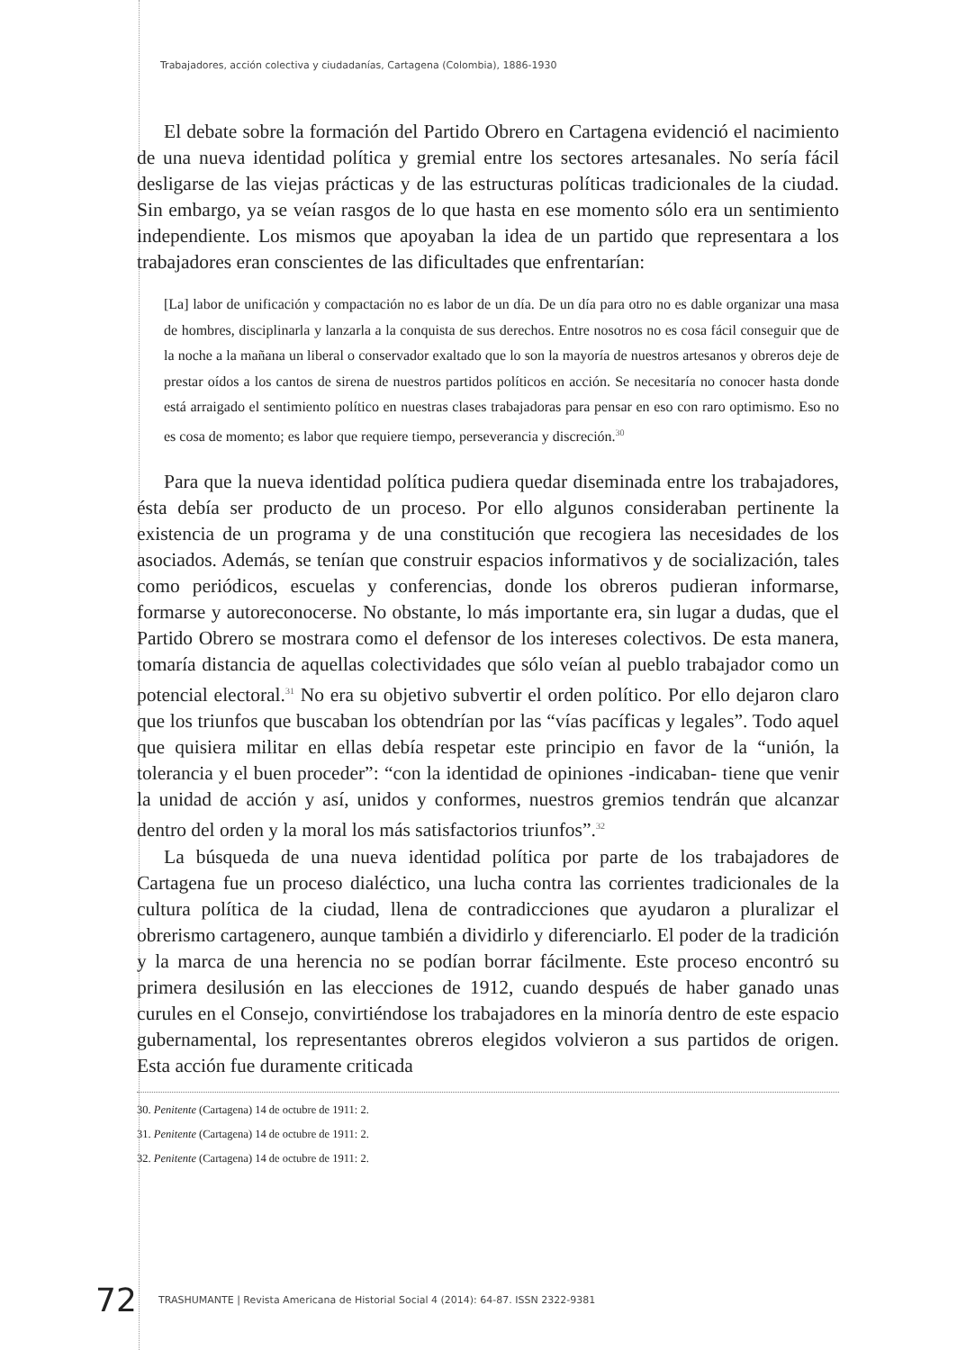Trabajadores, acción colectiva y ciudadanías, Cartagena (Colombia), 1886-1930
El debate sobre la formación del Partido Obrero en Cartagena evidenció el nacimiento de una nueva identidad política y gremial entre los sectores artesanales. No sería fácil desligarse de las viejas prácticas y de las estructuras políticas tradicionales de la ciudad. Sin embargo, ya se veían rasgos de lo que hasta en ese momento sólo era un sentimiento independiente. Los mismos que apoyaban la idea de un partido que representara a los trabajadores eran conscientes de las dificultades que enfrentarían:
[La] labor de unificación y compactación no es labor de un día. De un día para otro no es dable organizar una masa de hombres, disciplinarla y lanzarla a la conquista de sus derechos. Entre nosotros no es cosa fácil conseguir que de la noche a la mañana un liberal o conservador exaltado que lo son la mayoría de nuestros artesanos y obreros deje de prestar oídos a los cantos de sirena de nuestros partidos políticos en acción. Se necesitaría no conocer hasta donde está arraigado el sentimiento político en nuestras clases trabajadoras para pensar en eso con raro optimismo. Eso no es cosa de momento; es labor que requiere tiempo, perseverancia y discreción.<sup>30</sup>
Para que la nueva identidad política pudiera quedar diseminada entre los trabajadores, ésta debía ser producto de un proceso. Por ello algunos consideraban pertinente la existencia de un programa y de una constitución que recogiera las necesidades de los asociados. Además, se tenían que construir espacios informativos y de socialización, tales como periódicos, escuelas y conferencias, donde los obreros pudieran informarse, formarse y autoreconocerse. No obstante, lo más importante era, sin lugar a dudas, que el Partido Obrero se mostrara como el defensor de los intereses colectivos. De esta manera, tomaría distancia de aquellas colectividades que sólo veían al pueblo trabajador como un potencial electoral.<sup>31</sup> No era su objetivo subvertir el orden político. Por ello dejaron claro que los triunfos que buscaban los obtendrían por las “vías pacíficas y legales”. Todo aquel que quisiera militar en ellas debía respetar este principio en favor de la “unión, la tolerancia y el buen proceder”: “con la identidad de opiniones -indicaban- tiene que venir la unidad de acción y así, unidos y conformes, nuestros gremios tendrán que alcanzar dentro del orden y la moral los más satisfactorios triunfos”.<sup>32</sup>
La búsqueda de una nueva identidad política por parte de los trabajadores de Cartagena fue un proceso dialéctico, una lucha contra las corrientes tradicionales de la cultura política de la ciudad, llena de contradicciones que ayudaron a pluralizar el obrerismo cartagenero, aunque también a dividirlo y diferenciarlo. El poder de la tradición y la marca de una herencia no se podían borrar fácilmente. Este proceso encontró su primera desilusión en las elecciones de 1912, cuando después de haber ganado unas curules en el Consejo, convirtiéndose los trabajadores en la minoría dentro de este espacio gubernamental, los representantes obreros elegidos volvieron a sus partidos de origen. Esta acción fue duramente criticada
30. Penitente (Cartagena) 14 de octubre de 1911: 2.
31. Penitente (Cartagena) 14 de octubre de 1911: 2.
32. Penitente (Cartagena) 14 de octubre de 1911: 2.
72 TRASHUMANTE | Revista Americana de Historial Social 4 (2014): 64-87. ISSN 2322-9381